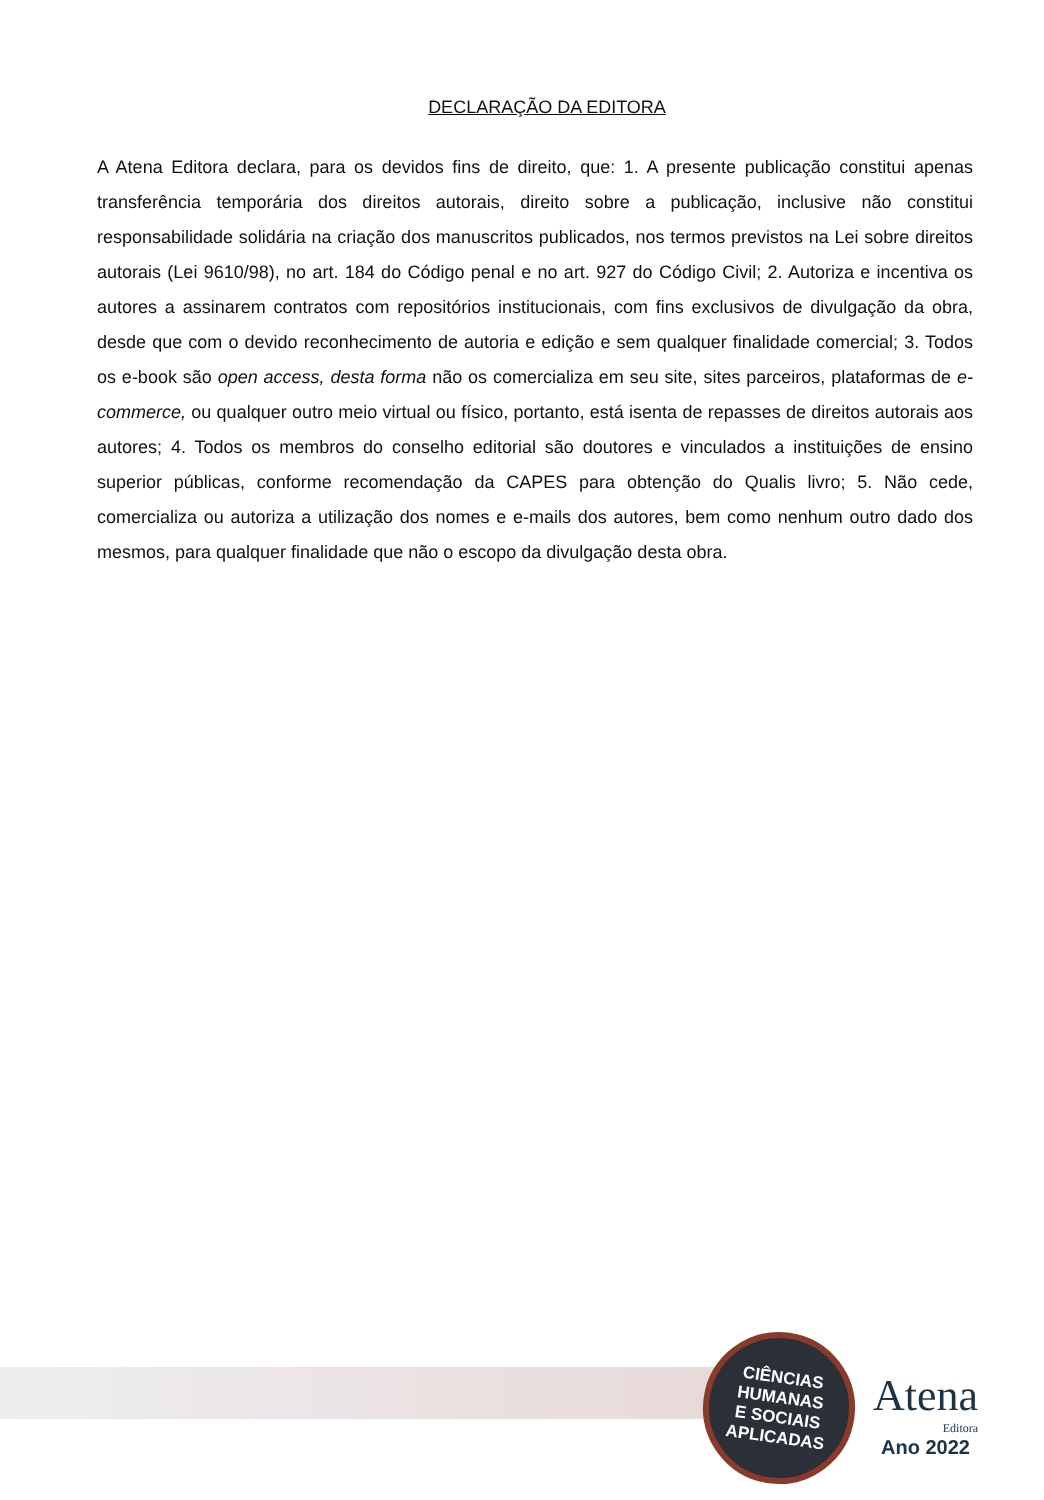DECLARAÇÃO DA EDITORA
A Atena Editora declara, para os devidos fins de direito, que: 1. A presente publicação constitui apenas transferência temporária dos direitos autorais, direito sobre a publicação, inclusive não constitui responsabilidade solidária na criação dos manuscritos publicados, nos termos previstos na Lei sobre direitos autorais (Lei 9610/98), no art. 184 do Código penal e no art. 927 do Código Civil; 2. Autoriza e incentiva os autores a assinarem contratos com repositórios institucionais, com fins exclusivos de divulgação da obra, desde que com o devido reconhecimento de autoria e edição e sem qualquer finalidade comercial; 3. Todos os e-book são open access, desta forma não os comercializa em seu site, sites parceiros, plataformas de e-commerce, ou qualquer outro meio virtual ou físico, portanto, está isenta de repasses de direitos autorais aos autores; 4. Todos os membros do conselho editorial são doutores e vinculados a instituições de ensino superior públicas, conforme recomendação da CAPES para obtenção do Qualis livro; 5. Não cede, comercializa ou autoriza a utilização dos nomes e e-mails dos autores, bem como nenhum outro dado dos mesmos, para qualquer finalidade que não o escopo da divulgação desta obra.
CIÊNCIAS
HUMANAS
E SOCIAIS
APLICADAS
Atena
Editora
Ano 2022